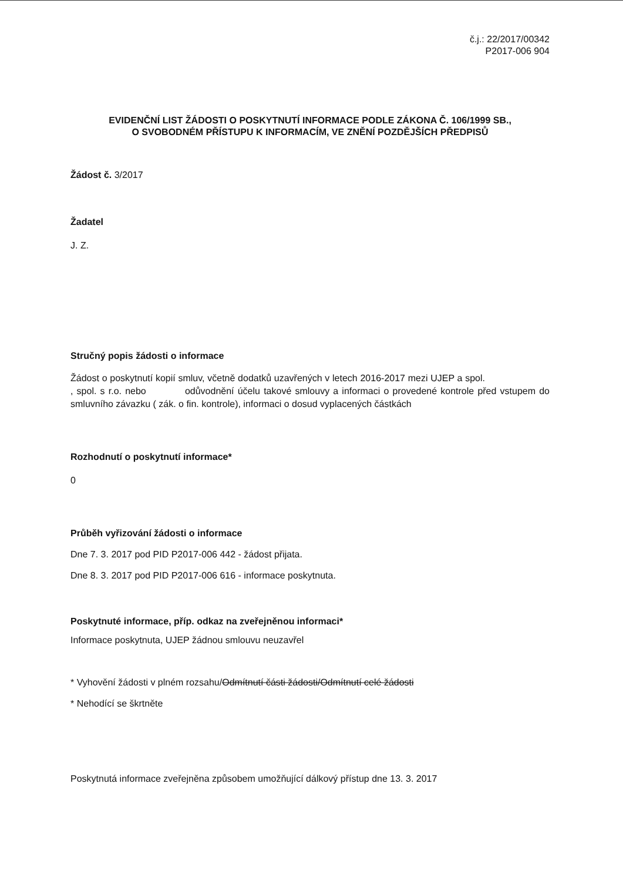č.j.: 22/2017/00342
P2017-006 904
EVIDENČNÍ LIST ŽÁDOSTI O POSKYTNUTÍ INFORMACE PODLE ZÁKONA Č. 106/1999 SB.,
O SVOBODNÉM PŘÍSTUPU K INFORMACÍM, VE ZNĚNÍ POZDĚJŠÍCH PŘEDPISŮ
Žádost č. 3/2017
Žadatel
J. Z.
Stručný popis žádosti o informace
Žádost o poskytnutí kopií smluv, včetně dodatků uzavřených v letech 2016-2017 mezi UJEP a spol. , spol. s r.o. nebo odůvodnění účelu takové smlouvy a informaci o provedené kontrole před vstupem do smluvního závazku ( zák. o fin. kontrole), informaci o dosud vyplacených částkách
Rozhodnutí o poskytnutí informace*
0
Průběh vyřizování žádosti o informace
Dne 7. 3. 2017 pod PID P2017-006 442 - žádost přijata.
Dne 8. 3. 2017 pod PID P2017-006 616 - informace poskytnuta.
Poskytnuté informace, příp. odkaz na zveřejněnou informaci*
Informace poskytnuta, UJEP žádnou smlouvu neuzavřel
* Vyhovění žádosti v plném rozsahu/Odmítnutí části žádosti/Odmítnutí celé žádosti
* Nehodící se škrtněte
Poskytnutá informace zveřejněna způsobem umožňující dálkový přístup dne 13. 3. 2017